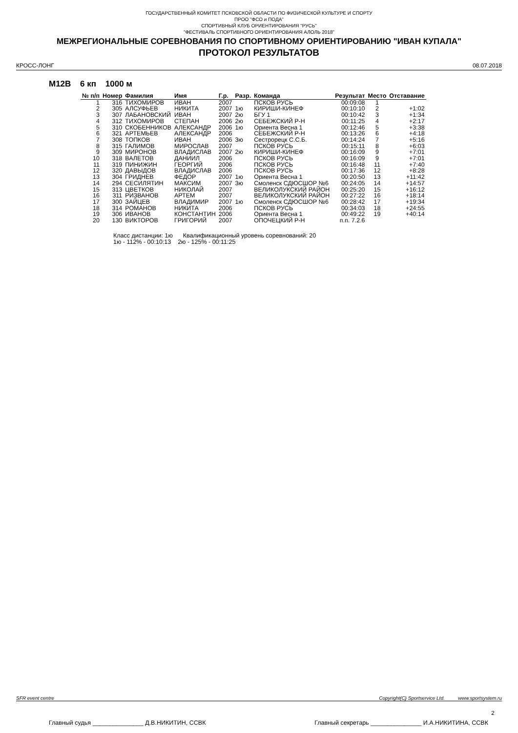ГОСУДАРСТВЕННЫЙ КОМИТЕТ ПСКОВСКОЙ ОБЛАСТИ ПО ФИЗИЧЕСКОЙ КУЛЬТУРЕ И СПОРТУ
ПРОО "ФСО и ПОДА"
СПОРТИВНЫЙ КЛУБ ОРИЕНТИРОВАНИЯ "РУСЬ"
"ФЕСТИВАЛЬ СПОРТИВНОГО ОРИЕНТИРОВАНИЯ АЛОЛЬ 2018"
МЕЖРЕГИОНАЛЬНЫЕ СОРЕВНОВАНИЯ ПО СПОРТИВНОМУ ОРИЕНТИРОВАНИЮ "ИВАН КУПАЛА"
ПРОТОКОЛ РЕЗУЛЬТАТОВ
КРОСС-ЛОНГ 08.07.2018
М12В 6 кп 1000 м
| № п/п | Номер | Фамилия | Имя | Г.р. | Разр. | Команда | Результат | Место | Отставание |
| --- | --- | --- | --- | --- | --- | --- | --- | --- | --- |
| 1 | 316 | ТИХОМИРОВ | ИВАН | 2007 | | ПСКОВ РУСЬ | 00:09:08 | 1 | |
| 2 | 305 | АЛСУФЬЕВ | НИКИТА | 2007 | 1ю | КИРИШИ-КИНЕФ | 00:10:10 | 2 | +1:02 |
| 3 | 307 | ЛАБАНОВСКИЙ | ИВАН | 2007 | 2ю | БГУ 1 | 00:10:42 | 3 | +1:34 |
| 4 | 312 | ТИХОМИРОВ | СТЕПАН | 2006 | 2ю | СЕБЕЖСКИЙ Р-Н | 00:11:25 | 4 | +2:17 |
| 5 | 310 | СКОБЕННИКОВ | АЛЕКСАНДР | 2006 | 1ю | Ориента Весна 1 | 00:12:46 | 5 | +3:38 |
| 6 | 321 | АРТЕМЬЕВ | АЛЕКСАНДР | 2006 | | СЕБЕЖСКИЙ Р-Н | 00:13:26 | 6 | +4:18 |
| 7 | 308 | ТОПКОВ | ИВАН | 2006 | 3ю | Сестрорецк С.С.Б. | 00:14:24 | 7 | +5:16 |
| 8 | 315 | ГАЛИМОВ | МИРОСЛАВ | 2007 | | ПСКОВ РУСЬ | 00:15:11 | 8 | +6:03 |
| 9 | 309 | МИРОНОВ | ВЛАДИСЛАВ | 2007 | 2ю | КИРИШИ-КИНЕФ | 00:16:09 | 9 | +7:01 |
| 10 | 318 | ВАЛЕТОВ | ДАНИИЛ | 2006 | | ПСКОВ РУСЬ | 00:16:09 | 9 | +7:01 |
| 11 | 319 | ПИНИЖИН | ГЕОРГИЙ | 2006 | | ПСКОВ РУСЬ | 00:16:48 | 11 | +7:40 |
| 12 | 320 | ДАВЫДОВ | ВЛАДИСЛАВ | 2006 | | ПСКОВ РУСЬ | 00:17:36 | 12 | +8:28 |
| 13 | 304 | ГРИДНЕВ | ФЕДОР | 2007 | 1ю | Ориента Весна 1 | 00:20:50 | 13 | +11:42 |
| 14 | 294 | СЕСИЛЯТИН | МАКСИМ | 2007 | 3ю | Смоленск СДЮСШОР №6 | 00:24:05 | 14 | +14:57 |
| 15 | 313 | ЦВЕТКОВ | НИКОЛАЙ | 2007 | | ВЕЛИКОЛУКСКИЙ РАЙОН | 00:25:20 | 15 | +16:12 |
| 16 | 311 | РИЗВАНОВ | АРТЕМ | 2007 | | ВЕЛИКОЛУКСКИЙ РАЙОН | 00:27:22 | 16 | +18:14 |
| 17 | 300 | ЗАЙЦЕВ | ВЛАДИМИР | 2007 | 1ю | Смоленск СДЮСШОР №6 | 00:28:42 | 17 | +19:34 |
| 18 | 314 | РОМАНОВ | НИКИТА | 2006 | | ПСКОВ РУСЬ | 00:34:03 | 18 | +24:55 |
| 19 | 306 | ИВАНОВ | КОНСТАНТИН | 2006 | | Ориента Весна 1 | 00:49:22 | 19 | +40:14 |
| 20 | 130 | ВИКТОРОВ | ГРИГОРИЙ | 2007 | | ОПОЧЕЦКИЙ Р-Н | п.п. 7.2.6 | | |
Класс дистанции: 1ю Квалификационный уровень соревнований: 20
1ю - 112% - 00:10:13 2ю - 125% - 00:11:25
SFR event centre Copyright(C) Sportservice Ltd. www.sportsystem.ru
2
Главный судья _______________ Д.В.НИКИТИН, ССВК Главный секретарь _______________ И.А.НИКИТИНА, ССВК